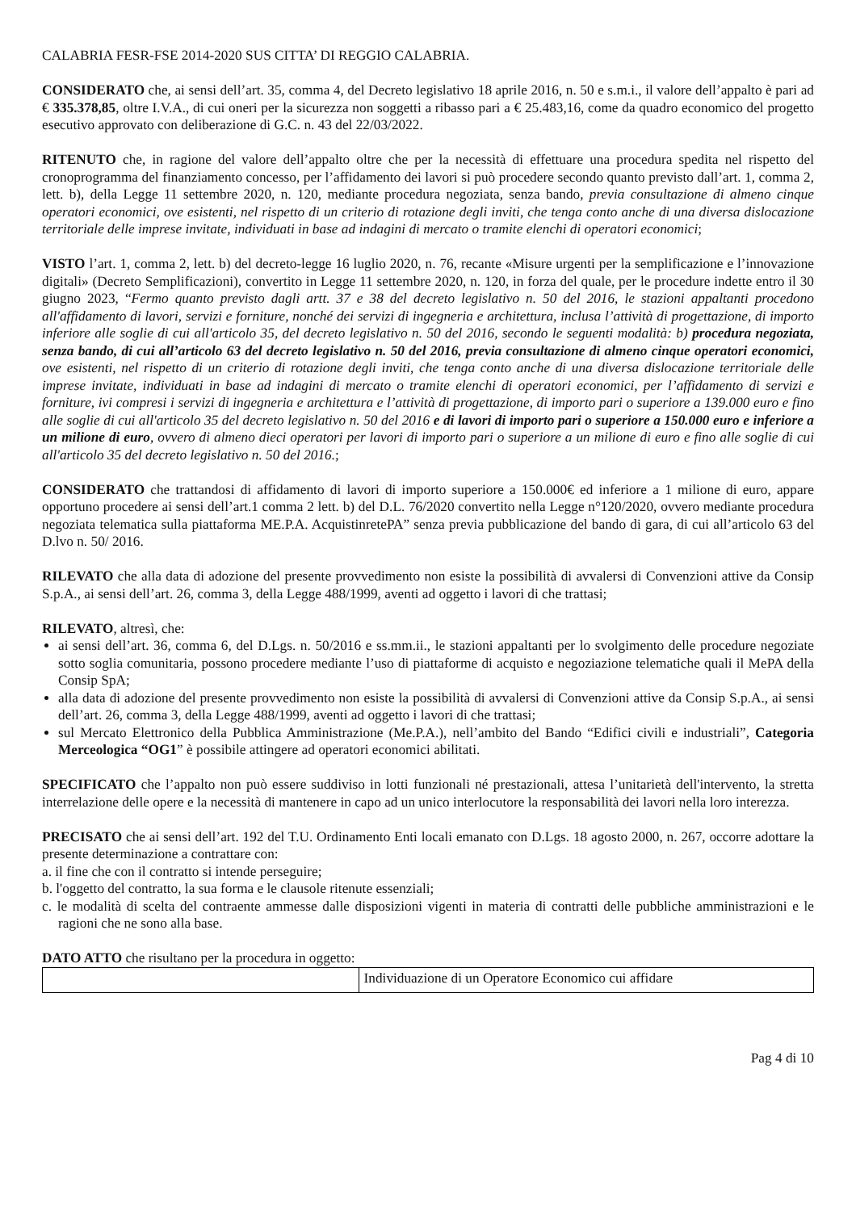CALABRIA FESR-FSE 2014-2020 SUS CITTA’ DI REGGIO CALABRIA.
CONSIDERATO che, ai sensi dell’art. 35, comma 4, del Decreto legislativo 18 aprile 2016, n. 50 e s.m.i., il valore dell’appalto è pari ad € 335.378,85, oltre I.V.A., di cui oneri per la sicurezza non soggetti a ribasso pari a € 25.483,16, come da quadro economico del progetto esecutivo approvato con deliberazione di G.C. n. 43 del 22/03/2022.
RITENUTO che, in ragione del valore dell’appalto oltre che per la necessità di effettuare una procedura spedita nel rispetto del cronoprogramma del finanziamento concesso, per l’affidamento dei lavori si può procedere secondo quanto previsto dall’art. 1, comma 2, lett. b), della Legge 11 settembre 2020, n. 120, mediante procedura negoziata, senza bando, previa consultazione di almeno cinque operatori economici, ove esistenti, nel rispetto di un criterio di rotazione degli inviti, che tenga conto anche di una diversa dislocazione territoriale delle imprese invitate, individuati in base ad indagini di mercato o tramite elenchi di operatori economici;
VISTO l’art. 1, comma 2, lett. b) del decreto-legge 16 luglio 2020, n. 76, recante «Misure urgenti per la semplificazione e l’innovazione digitali» (Decreto Semplificazioni), convertito in Legge 11 settembre 2020, n. 120, in forza del quale, per le procedure indette entro il 30 giugno 2023, “Fermo quanto previsto dagli artt. 37 e 38 del decreto legislativo n. 50 del 2016, le stazioni appaltanti procedono all'affidamento di lavori, servizi e forniture, nonché dei servizi di ingegneria e architettura, inclusa l’attività di progettazione, di importo inferiore alle soglie di cui all'articolo 35, del decreto legislativo n. 50 del 2016, secondo le seguenti modalità: b) procedura negoziata, senza bando, di cui all’articolo 63 del decreto legislativo n. 50 del 2016, previa consultazione di almeno cinque operatori economici, ove esistenti, nel rispetto di un criterio di rotazione degli inviti, che tenga conto anche di una diversa dislocazione territoriale delle imprese invitate, individuati in base ad indagini di mercato o tramite elenchi di operatori economici, per l’affidamento di servizi e forniture, ivi compresi i servizi di ingegneria e architettura e l’attività di progettazione, di importo pari o superiore a 139.000 euro e fino alle soglie di cui all'articolo 35 del decreto legislativo n. 50 del 2016 e di lavori di importo pari o superiore a 150.000 euro e inferiore a un milione di euro, ovvero di almeno dieci operatori per lavori di importo pari o superiore a un milione di euro e fino alle soglie di cui all'articolo 35 del decreto legislativo n. 50 del 2016.;
CONSIDERATO che trattandosi di affidamento di lavori di importo superiore a 150.000€ ed inferiore a 1 milione di euro, appare opportuno procedere ai sensi dell’art.1 comma 2 lett. b) del D.L. 76/2020 convertito nella Legge n°120/2020, ovvero mediante procedura negoziata telematica sulla piattaforma ME.P.A. AcquistinretePA” senza previa pubblicazione del bando di gara, di cui all’articolo 63 del D.lvo n. 50/ 2016.
RILEVATO che alla data di adozione del presente provvedimento non esiste la possibilità di avvalersi di Convenzioni attive da Consip S.p.A., ai sensi dell’art. 26, comma 3, della Legge 488/1999, aventi ad oggetto i lavori di che trattasi;
RILEVATO, altresì, che:
ai sensi dell’art. 36, comma 6, del D.Lgs. n. 50/2016 e ss.mm.ii., le stazioni appaltanti per lo svolgimento delle procedure negoziate sotto soglia comunitaria, possono procedere mediante l’uso di piattaforme di acquisto e negoziazione telematiche quali il MePA della Consip SpA;
alla data di adozione del presente provvedimento non esiste la possibilità di avvalersi di Convenzioni attive da Consip S.p.A., ai sensi dell’art. 26, comma 3, della Legge 488/1999, aventi ad oggetto i lavori di che trattasi;
sul Mercato Elettronico della Pubblica Amministrazione (Me.P.A.), nell’ambito del Bando “Edifici civili e industriali”, Categoria Merceologica “OG1” è possibile attingere ad operatori economici abilitati.
SPECIFICATO che l’appalto non può essere suddiviso in lotti funzionali né prestazionali, attesa l’unitarietà dell'intervento, la stretta interrelazione delle opere e la necessità di mantenere in capo ad un unico interlocutore la responsabilità dei lavori nella loro interezza.
PRECISATO che ai sensi dell’art. 192 del T.U. Ordinamento Enti locali emanato con D.Lgs. 18 agosto 2000, n. 267, occorre adottare la presente determinazione a contrattare con:
a. il fine che con il contratto si intende perseguire;
b. l'oggetto del contratto, la sua forma e le clausole ritenute essenziali;
c. le modalità di scelta del contraente ammesse dalle disposizioni vigenti in materia di contratti delle pubbliche amministrazioni e le ragioni che ne sono alla base.
DATO ATTO che risultano per la procedura in oggetto:
| | Individuazione di un Operatore Economico cui affidare |
Pag 4 di 10